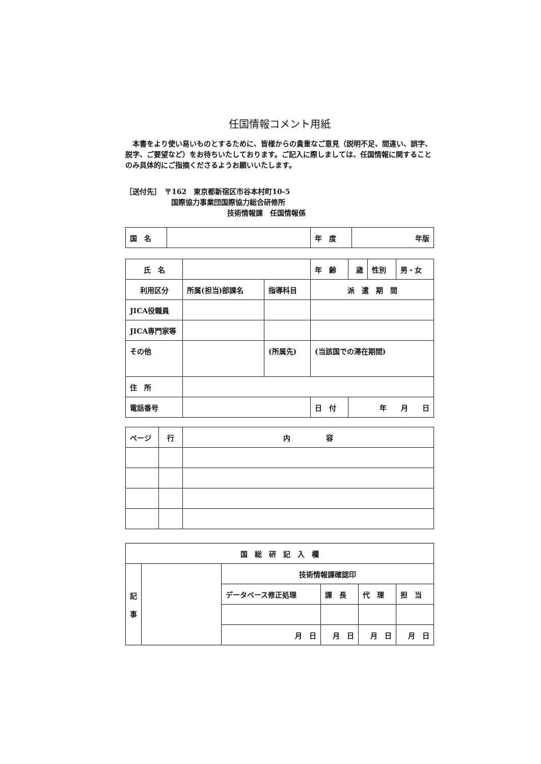任国情報コメント用紙
　本書をより使い易いものとするために、皆様からの貴重なご意見（説明不足、間違い、誤字、脱字、ご要望など）をお待ちいたしております。ご記入に際しましては、任国情報に関することのみ具体的にご指摘くださるようお願いいたします。
［送付先］　〒162　東京都新宿区市谷本村町10-5
国際協力事業団国際協力総合研修所
技術情報課　任国情報係
| 国 名 | | 年 度 | 年版 |
| 氏 名 | | | 年 齢 | 歳 | 性別 | 男・女 |
| 利用区分 | 所属(担当)部課名 | 指導科目 | 派 遣 期 間 | | | |
| JICA役職員 | | | | | | |
| JICA専門家等 | | | | | | |
| その他 | | (所属先) | (当該国での滞在期間) | | | |
| 住 所 | | | | | | |
| 電話番号 | | | 日 付 | 年 月 日 | | |
| ページ | 行 | 内 容 |
| 国 総 研 記 入 欄 | | | | | |
| 記 事 | | 技術情報課確認印 | | | |
| | | データベース修正処理 | 課 長 | 代 理 | 担 当 |
| | | 月 日 | 月 日 | 月 日 | 月 日 |